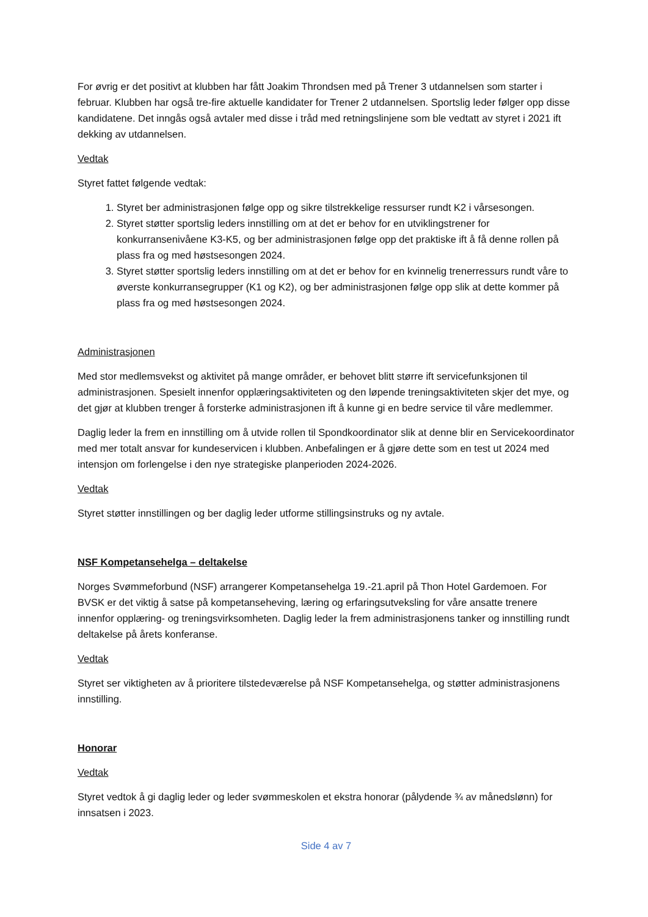For øvrig er det positivt at klubben har fått Joakim Throndsen med på Trener 3 utdannelsen som starter i februar. Klubben har også tre-fire aktuelle kandidater for Trener 2 utdannelsen. Sportslig leder følger opp disse kandidatene. Det inngås også avtaler med disse i tråd med retningslinjene som ble vedtatt av styret i 2021 ift dekking av utdannelsen.
Vedtak
Styret fattet følgende vedtak:
1. Styret ber administrasjonen følge opp og sikre tilstrekkelige ressurser rundt K2 i vårsesongen.
2. Styret støtter sportslig leders innstilling om at det er behov for en utviklingstrener for konkurransenivåene K3-K5, og ber administrasjonen følge opp det praktiske ift å få denne rollen på plass fra og med høstsesongen 2024.
3. Styret støtter sportslig leders innstilling om at det er behov for en kvinnelig trenerressurs rundt våre to øverste konkurransegrupper (K1 og K2), og ber administrasjonen følge opp slik at dette kommer på plass fra og med høstsesongen 2024.
Administrasjonen
Med stor medlemsvekst og aktivitet på mange områder, er behovet blitt større ift servicefunksjonen til administrasjonen. Spesielt innenfor opplæringsaktiviteten og den løpende treningsaktiviteten skjer det mye, og det gjør at klubben trenger å forsterke administrasjonen ift å kunne gi en bedre service til våre medlemmer.
Daglig leder la frem en innstilling om å utvide rollen til Spondkoordinator slik at denne blir en Servicekoordinator med mer totalt ansvar for kundeservicen i klubben. Anbefalingen er å gjøre dette som en test ut 2024 med intensjon om forlengelse i den nye strategiske planperioden 2024-2026.
Vedtak
Styret støtter innstillingen og ber daglig leder utforme stillingsinstruks og ny avtale.
NSF Kompetansehelga – deltakelse
Norges Svømmeforbund (NSF) arrangerer Kompetansehelga 19.-21.april på Thon Hotel Gardemoen. For BVSK er det viktig å satse på kompetanseheving, læring og erfaringsutveksling for våre ansatte trenere innenfor opplæring- og treningsvirksomheten. Daglig leder la frem administrasjonens tanker og innstilling rundt deltakelse på årets konferanse.
Vedtak
Styret ser viktigheten av å prioritere tilstedeværelse på NSF Kompetansehelga, og støtter administrasjonens innstilling.
Honorar
Vedtak
Styret vedtok å gi daglig leder og leder svømmeskolen et ekstra honorar (pålydende ¾ av månedslønn) for innsatsen i 2023.
Side 4 av 7